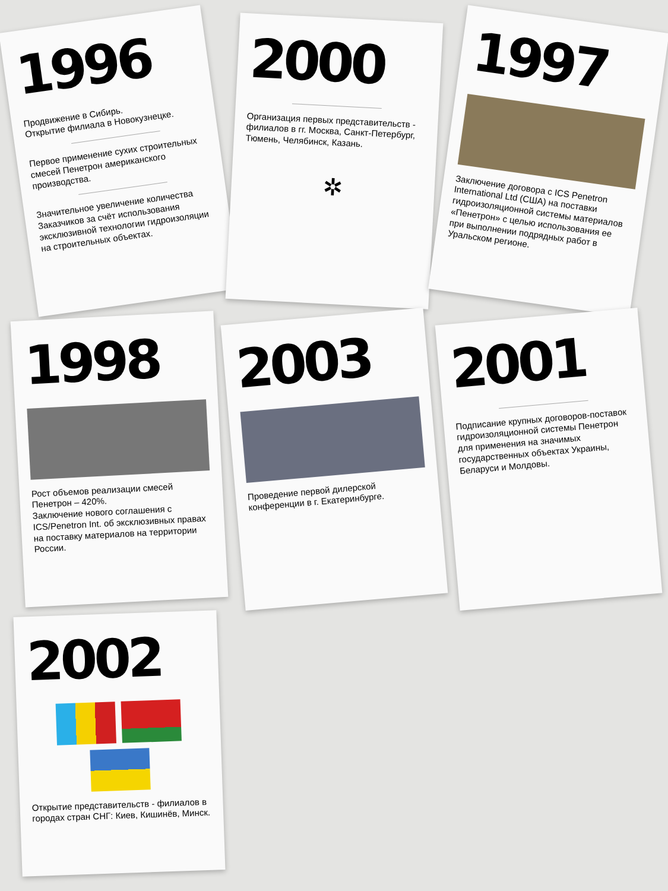1996
Продвижение в Сибирь.
Открытие филиала в Новокузнецке.
Первое применение сухих строительных смесей Пенетрон американского производства.
Значительное увеличение количества Заказчиков за счёт использования эксклюзивной технологии гидроизоляции на строительных объектах.
2000
Организация первых представительств - филиалов в гг. Москва, Санкт-Петербург, Тюмень, Челябинск, Казань.
✲
1997
Заключение договора с ICS Penetron International Ltd (США) на поставки гидроизоляционной системы материалов «Пенетрон» с целью использования ее при выполнении подрядных работ в Уральском регионе.
1998
Рост объемов реализации смесей Пенетрон – 420%.
Заключение нового соглашения с ICS/Penetron Int. об эксклюзивных правах на поставку материалов на территории России.
2003
Проведение первой дилерской конференции в г. Екатеринбурге.
2001
Подписание крупных договоров-поставок гидроизоляционной системы Пенетрон для применения на значимых государственных объектах Украины, Беларуси и Молдовы.
2002
Открытие представительств - филиалов в городах стран СНГ: Киев, Кишинёв, Минск.